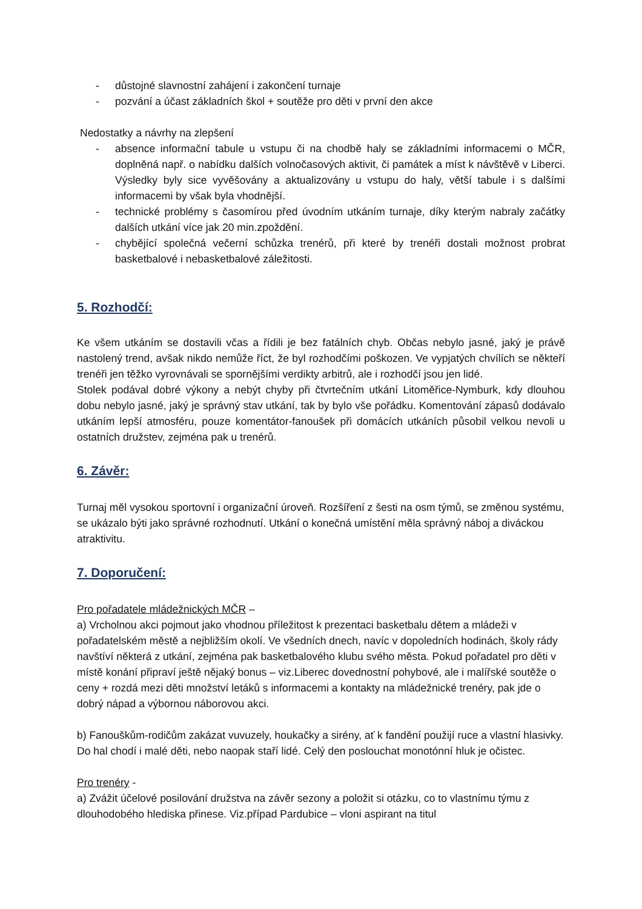- důstojné slavnostní zahájení i zakončení turnaje
- pozvání a účast základních škol + soutěže pro děti v první den akce
Nedostatky a návrhy na zlepšení
- absence informační tabule u vstupu či na chodbě haly se základními informacemi o MČR, doplněná např. o nabídku dalších volnočasových aktivit, či památek a míst k návštěvě v Liberci. Výsledky byly sice vyvěšovány a aktualizovány u vstupu do haly, větší tabule i s dalšími informacemi by však byla vhodnější.
- technické problémy s časomírou před úvodním utkáním turnaje, díky kterým nabraly začátky dalších utkání více jak 20 min.zpoždění.
- chybějící společná večerní schůzka trenérů, při které by trenéři dostali možnost probrat basketbalové i nebasketbalové záležitosti.
5. Rozhodčí:
Ke všem utkáním se dostavili včas a řídili je bez fatálních chyb. Občas nebylo jasné, jaký je právě nastolený trend, avšak nikdo nemůže říct, že byl rozhodčími poškozen. Ve vypjatých chvílích se někteří trenéři jen těžko vyrovnávali se spornějšími verdikty arbitrů, ale i rozhodčí jsou jen lidé.
Stolek podával dobré výkony a nebýt chyby při čtvrtečním utkání Litoměřice-Nymburk, kdy dlouhou dobu nebylo jasné, jaký je správný stav utkání, tak by bylo vše pořádku. Komentování zápasů dodávalo utkáním lepší atmosféru, pouze komentátor-fanoušek při domácích utkáních působil velkou nevoli u ostatních družstev, zejména pak u trenérů.
6. Závěr:
Turnaj měl vysokou sportovní i organizační úroveň. Rozšíření z šesti na osm týmů, se změnou systému, se ukázalo býti jako správné rozhodnutí. Utkání o konečná umístění měla správný náboj a diváckou atraktivitu.
7. Doporučení:
Pro pořadatele mládežnických MČR –
a) Vrcholnou akci pojmout jako vhodnou příležitost k prezentaci basketbalu dětem a mládeži v pořadatelském městě a nejbližším okolí. Ve všedních dnech, navíc v dopoledních hodinách, školy rády navštíví některá z utkání, zejména pak basketbalového klubu svého města. Pokud pořadatel pro děti v místě konání připraví ještě nějaký bonus – viz.Liberec dovednostní pohybové, ale i malířské soutěže o ceny + rozdá mezi děti množství letáků s informacemi a kontakty na mládežnické trenéry, pak jde o dobrý nápad a výbornou náborovou akci.
b) Fanouškům-rodičům zakázat vuvuzely, houkačky a sirény, ať k fandění použijí ruce a vlastní hlasivky. Do hal chodí i malé děti, nebo naopak staří lidé. Celý den poslouchat monotónní hluk je očistec.
Pro trenéry -
a) Zvážit účelové posilování družstva na závěr sezony a položit si otázku, co to vlastnímu týmu z dlouhodobého hlediska přinese. Viz.případ Pardubice – vloni aspirant na titul